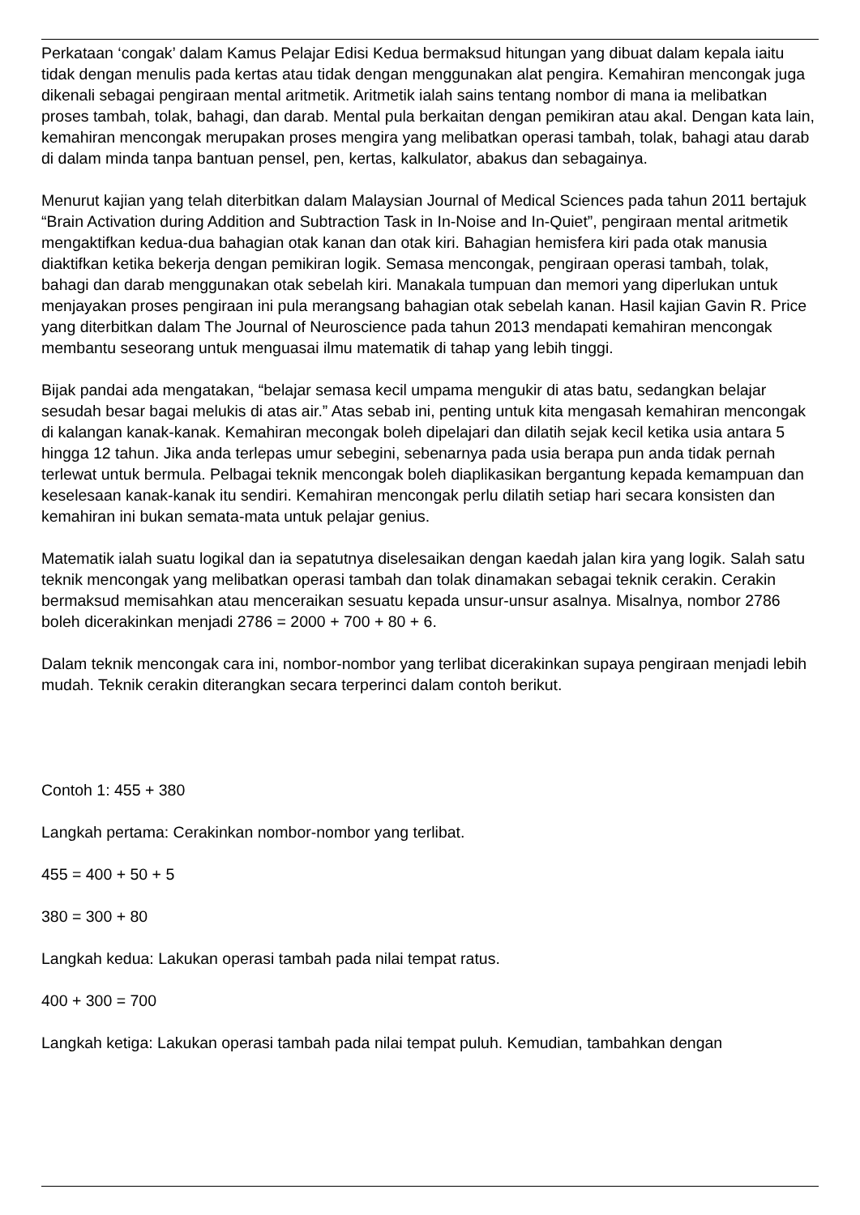Perkataan ‘congak’ dalam Kamus Pelajar Edisi Kedua bermaksud hitungan yang dibuat dalam kepala iaitu tidak dengan menulis pada kertas atau tidak dengan menggunakan alat pengira. Kemahiran mencongak juga dikenali sebagai pengiraan mental aritmetik. Aritmetik ialah sains tentang nombor di mana ia melibatkan proses tambah, tolak, bahagi, dan darab. Mental pula berkaitan dengan pemikiran atau akal. Dengan kata lain, kemahiran mencongak merupakan proses mengira yang melibatkan operasi tambah, tolak, bahagi atau darab di dalam minda tanpa bantuan pensel, pen, kertas, kalkulator, abakus dan sebagainya.
Menurut kajian yang telah diterbitkan dalam Malaysian Journal of Medical Sciences pada tahun 2011 bertajuk “Brain Activation during Addition and Subtraction Task in In-Noise and In-Quiet”, pengiraan mental aritmetik mengaktifkan kedua-dua bahagian otak kanan dan otak kiri. Bahagian hemisfera kiri pada otak manusia diaktifkan ketika bekerja dengan pemikiran logik. Semasa mencongak, pengiraan operasi tambah, tolak, bahagi dan darab menggunakan otak sebelah kiri. Manakala tumpuan dan memori yang diperlukan untuk menjayakan proses pengiraan ini pula merangsang bahagian otak sebelah kanan. Hasil kajian Gavin R. Price yang diterbitkan dalam The Journal of Neuroscience pada tahun 2013 mendapati kemahiran mencongak membantu seseorang untuk menguasai ilmu matematik di tahap yang lebih tinggi.
Bijak pandai ada mengatakan, “belajar semasa kecil umpama mengukir di atas batu, sedangkan belajar sesudah besar bagai melukis di atas air.” Atas sebab ini, penting untuk kita mengasah kemahiran mencongak di kalangan kanak-kanak. Kemahiran mecongak boleh dipelajari dan dilatih sejak kecil ketika usia antara 5 hingga 12 tahun. Jika anda terlepas umur sebegini, sebenarnya pada usia berapa pun anda tidak pernah terlewat untuk bermula. Pelbagai teknik mencongak boleh diaplikasikan bergantung kepada kemampuan dan keselesaan kanak-kanak itu sendiri. Kemahiran mencongak perlu dilatih setiap hari secara konsisten dan kemahiran ini bukan semata-mata untuk pelajar genius.
Matematik ialah suatu logikal dan ia sepatutnya diselesaikan dengan kaedah jalan kira yang logik. Salah satu teknik mencongak yang melibatkan operasi tambah dan tolak dinamakan sebagai teknik cerakin. Cerakin bermaksud memisahkan atau menceraikan sesuatu kepada unsur-unsur asalnya. Misalnya, nombor 2786 boleh dicerakinkan menjadi 2786 = 2000 + 700 + 80 + 6.
Dalam teknik mencongak cara ini, nombor-nombor yang terlibat dicerakinkan supaya pengiraan menjadi lebih mudah. Teknik cerakin diterangkan secara terperinci dalam contoh berikut.
Contoh 1: 455 + 380
Langkah pertama: Cerakinkan nombor-nombor yang terlibat.
455 = 400 + 50 + 5
380 = 300 + 80
Langkah kedua: Lakukan operasi tambah pada nilai tempat ratus.
400 + 300 = 700
Langkah ketiga: Lakukan operasi tambah pada nilai tempat puluh. Kemudian, tambahkan dengan